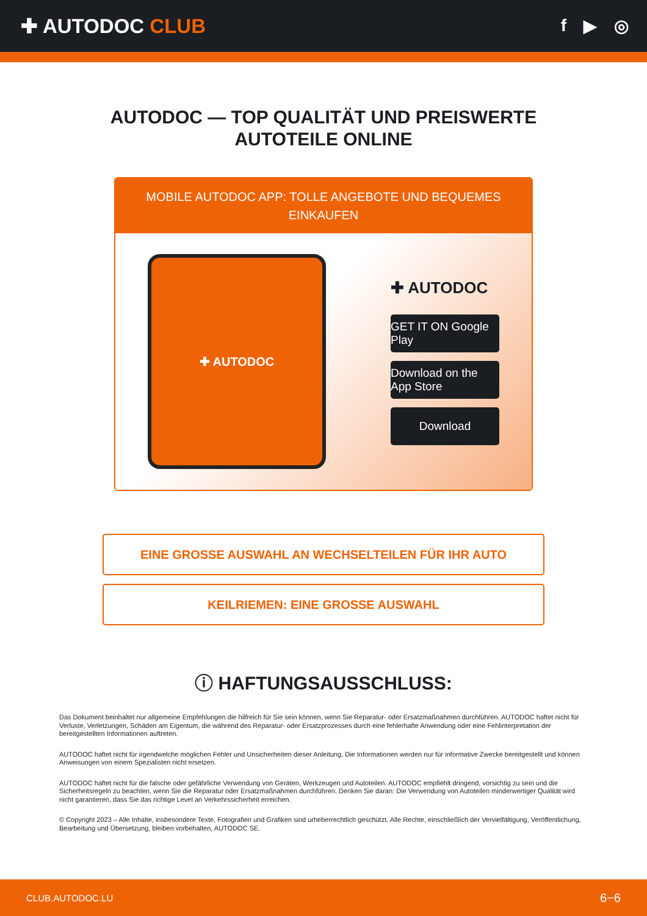✚ AUTODOC CLUB
f ▶ ◎
AUTODOC — TOP QUALITÄT UND PREISWERTE
AUTOTEILE ONLINE
MOBILE AUTODOC APP: TOLLE ANGEBOTE UND BEQUEMES EINKAUFEN
✚ AUTODOC
✚ AUTODOC
GET IT ON Google Play
Download on the App Store
Download
EINE GROSSE AUSWAHL AN WECHSELTEILEN FÜR IHR AUTO
KEILRIEMEN: EINE GROSSE AUSWAHL
ⓘ HAFTUNGSAUSSCHLUSS:
Das Dokument beinhaltet nur allgemeine Empfehlungen die hilfreich für Sie sein können, wenn Sie Reparatur- oder Ersatzmaßnahmen durchführen. AUTODOC haftet nicht für Verluste, Verletzungen, Schäden am Eigentum, die während des Reparatur- oder Ersatzprozesses durch eine fehlerhafte Anwendung oder eine Fehlinterpretation der bereitgestellten Informationen auftreten.
AUTODOC haftet nicht für irgendwelche möglichen Fehler und Unsicherheiten dieser Anleitung. Die Informationen werden nur für informative Zwecke bereitgestellt und können Anweisungen von einem Spezialisten nicht ersetzen.
AUTODOC haftet nicht für die falsche oder gefährliche Verwendung von Geräten, Werkzeugen und Autoteilen. AUTODOC empfiehlt dringend, vorsichtig zu sein und die Sicherheitsregeln zu beachten, wenn Sie die Reparatur oder Ersatzmaßnahmen durchführen. Denken Sie daran: Die Verwendung von Autoteilen minderwertiger Qualität wird nicht garantieren, dass Sie das richtige Level an Verkehrssicherheit erreichen.
© Copyright 2023 – Alle Inhalte, insbesondere Texte, Fotografien und Grafiken sind urheberrechtlich geschützt. Alle Rechte, einschließlich der Vervielfältigung, Veröffentlichung, Bearbeitung und Übersetzung, bleiben vorbehalten, AUTODOC SE.
CLUB.AUTODOC.LU 6−6